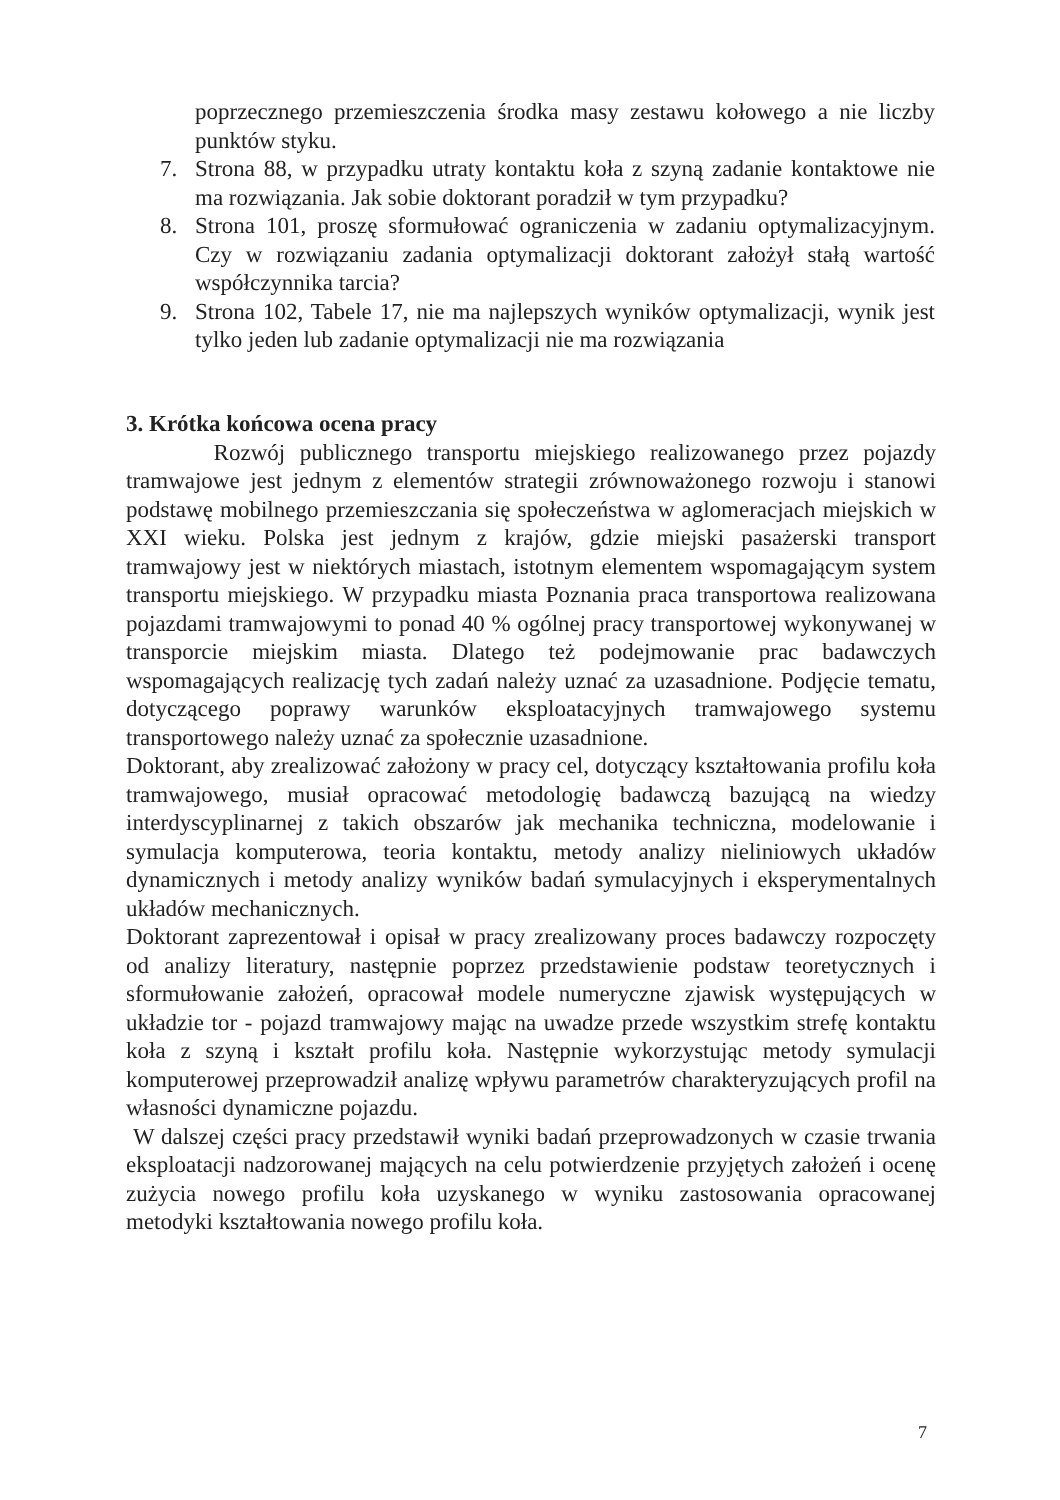poprzecznego przemieszczenia środka masy zestawu kołowego a nie liczby punktów styku.
7. Strona 88, w przypadku utraty kontaktu koła z szyną zadanie kontaktowe nie ma rozwiązania. Jak sobie doktorant poradził w tym przypadku?
8. Strona 101, proszę sformułować ograniczenia w zadaniu optymalizacyjnym. Czy w rozwiązaniu zadania optymalizacji doktorant założył stałą wartość współczynnika tarcia?
9. Strona 102, Tabele 17, nie ma najlepszych wyników optymalizacji, wynik jest tylko jeden lub zadanie optymalizacji nie ma rozwiązania
3. Krótka końcowa ocena pracy
Rozwój publicznego transportu miejskiego realizowanego przez pojazdy tramwajowe jest jednym z elementów strategii zrównoważonego rozwoju i stanowi podstawę mobilnego przemieszczania się społeczeństwa w aglomeracjach miejskich w XXI wieku. Polska jest jednym z krajów, gdzie miejski pasażerski transport tramwajowy jest w niektórych miastach, istotnym elementem wspomagającym system transportu miejskiego. W przypadku miasta Poznania praca transportowa realizowana pojazdami tramwajowymi to ponad 40 % ogólnej pracy transportowej wykonywanej w transporcie miejskim miasta. Dlatego też podejmowanie prac badawczych wspomagających realizację tych zadań należy uznać za uzasadnione. Podjęcie tematu, dotyczącego poprawy warunków eksploatacyjnych tramwajowego systemu transportowego należy uznać za społecznie uzasadnione.
Doktorant, aby zrealizować założony w pracy cel, dotyczący kształtowania profilu koła tramwajowego, musiał opracować metodologię badawczą bazującą na wiedzy interdyscyplinarnej z takich obszarów jak mechanika techniczna, modelowanie i symulacja komputerowa, teoria kontaktu, metody analizy nieliniowych układów dynamicznych i metody analizy wyników badań symulacyjnych i eksperymentalnych układów mechanicznych.
Doktorant zaprezentował i opisał w pracy zrealizowany proces badawczy rozpoczęty od analizy literatury, następnie poprzez przedstawienie podstaw teoretycznych i sformułowanie założeń, opracował modele numeryczne zjawisk występujących w układzie tor - pojazd tramwajowy mając na uwadze przede wszystkim strefę kontaktu koła z szyną i kształt profilu koła. Następnie wykorzystując metody symulacji komputerowej przeprowadził analizę wpływu parametrów charakteryzujących profil na własności dynamiczne pojazdu.
W dalszej części pracy przedstawił wyniki badań przeprowadzonych w czasie trwania eksploatacji nadzorowanej mających na celu potwierdzenie przyjętych założeń i ocenę zużycia nowego profilu koła uzyskanego w wyniku zastosowania opracowanej metodyki kształtowania nowego profilu koła.
7